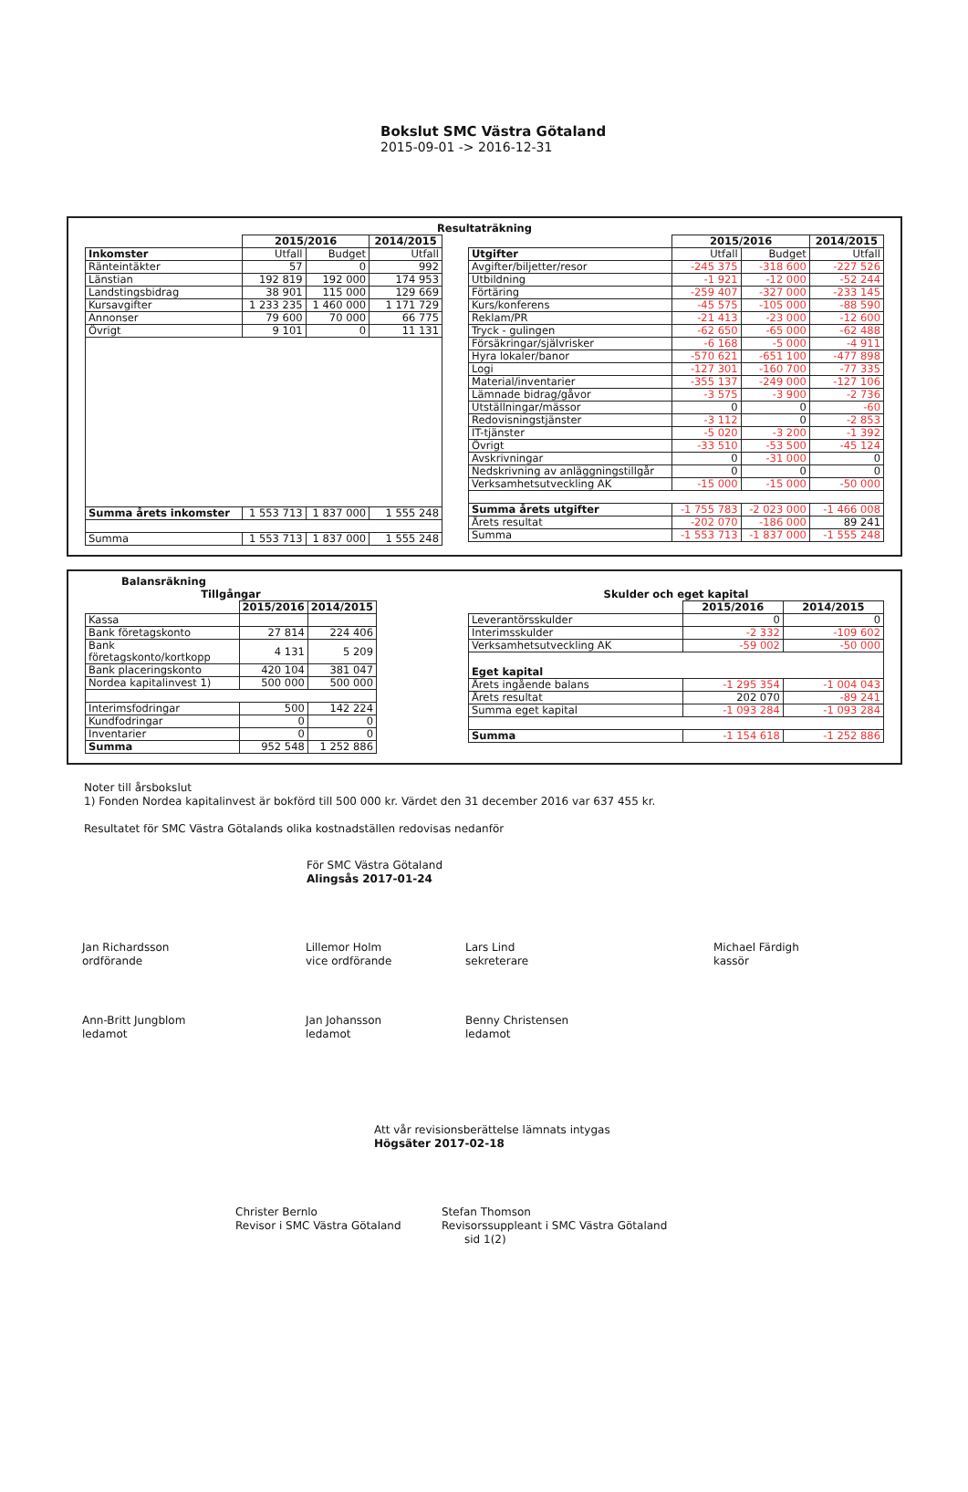Bokslut SMC Västra Götaland
2015-09-01 -> 2016-12-31
Resultaträkning
| | 2015/2016 | | 2014/2015 |
| Inkomster | Utfall | Budget | Utfall |
| Ränteintäkter | 57 | 0 | 992 |
| Länstian | 192 819 | 192 000 | 174 953 |
| Landstingsbidrag | 38 901 | 115 000 | 129 669 |
| Kursavgifter | 1 233 235 | 1 460 000 | 1 171 729 |
| Annonser | 79 600 | 70 000 | 66 775 |
| Övrigt | 9 101 | 0 | 11 131 |
| Summa årets inkomster | 1 553 713 | 1 837 000 | 1 555 248 |
| Summa | 1 553 713 | 1 837 000 | 1 555 248 |
| | 2015/2016 | | 2014/2015 |
| Utgifter | Utfall | Budget | Utfall |
| Avgifter/biljetter/resor | -245 375 | -318 600 | -227 526 |
| Utbildning | -1 921 | -12 000 | -52 244 |
| Förtäring | -259 407 | -327 000 | -233 145 |
| Kurs/konferens | -45 575 | -105 000 | -88 590 |
| Reklam/PR | -21 413 | -23 000 | -12 600 |
| Tryck - gulingen | -62 650 | -65 000 | -62 488 |
| Försäkringar/självrisker | -6 168 | -5 000 | -4 911 |
| Hyra lokaler/banor | -570 621 | -651 100 | -477 898 |
| Logi | -127 301 | -160 700 | -77 335 |
| Material/inventarier | -355 137 | -249 000 | -127 106 |
| Lämnade bidrag/gåvor | -3 575 | -3 900 | -2 736 |
| Utställningar/mässor | 0 | 0 | -60 |
| Redovisningstjänster | -3 112 | 0 | -2 853 |
| IT-tjänster | -5 020 | -3 200 | -1 392 |
| Övrigt | -33 510 | -53 500 | -45 124 |
| Avskrivningar | 0 | -31 000 | 0 |
| Nedskrivning av anläggningstillgår | 0 | 0 | 0 |
| Verksamhetsutveckling AK | -15 000 | -15 000 | -50 000 |
| Summa årets utgifter | -1 755 783 | -2 023 000 | -1 466 008 |
| Årets resultat | -202 070 | -186 000 | 89 241 |
| Summa | -1 553 713 | -1 837 000 | -1 555 248 |
Balansräkning
Tillgångar
| | 2015/2016 | 2014/2015 |
| Kassa | | |
| Bank företagskonto | 27 814 | 224 406 |
| Bank företagskonto/kortkopp | 4 131 | 5 209 |
| Bank placeringskonto | 420 104 | 381 047 |
| Nordea kapitalinvest 1) | 500 000 | 500 000 |
| Interimsfodringar | 500 | 142 224 |
| Kundfodringar | 0 | 0 |
| Inventarier | 0 | 0 |
| Summa | 952 548 | 1 252 886 |
Skulder och eget kapital
| | 2015/2016 | 2014/2015 |
| Leverantörsskulder | 0 | 0 |
| Interimsskulder | -2 332 | -109 602 |
| Verksamhetsutveckling AK | -59 002 | -50 000 |
| Eget kapital | | |
| Årets ingående balans | -1 295 354 | -1 004 043 |
| Årets resultat | 202 070 | -89 241 |
| Summa eget kapital | -1 093 284 | -1 093 284 |
| Summa | -1 154 618 | -1 252 886 |
Noter till årsbokslut
1) Fonden Nordea kapitalinvest är bokförd till 500 000 kr. Värdet den 31 december 2016 var 637 455 kr.
Resultatet för SMC Västra Götalands olika kostnadställen redovisas nedanför
För SMC Västra Götaland
Alingsås 2017-01-24
Jan Richardsson
ordförande
Lillemor Holm
vice ordförande
Lars Lind
sekreterare
Michael Färdigh
kassör
Ann-Britt Jungblom
ledamot
Jan Johansson
ledamot
Benny Christensen
ledamot
Att vår revisionsberättelse lämnats intygas
Högsäter 2017-02-18
Christer Bernlo
Revisor i SMC Västra Götaland
Stefan Thomson
Revisorssuppleant i SMC Västra Götaland
sid 1(2)